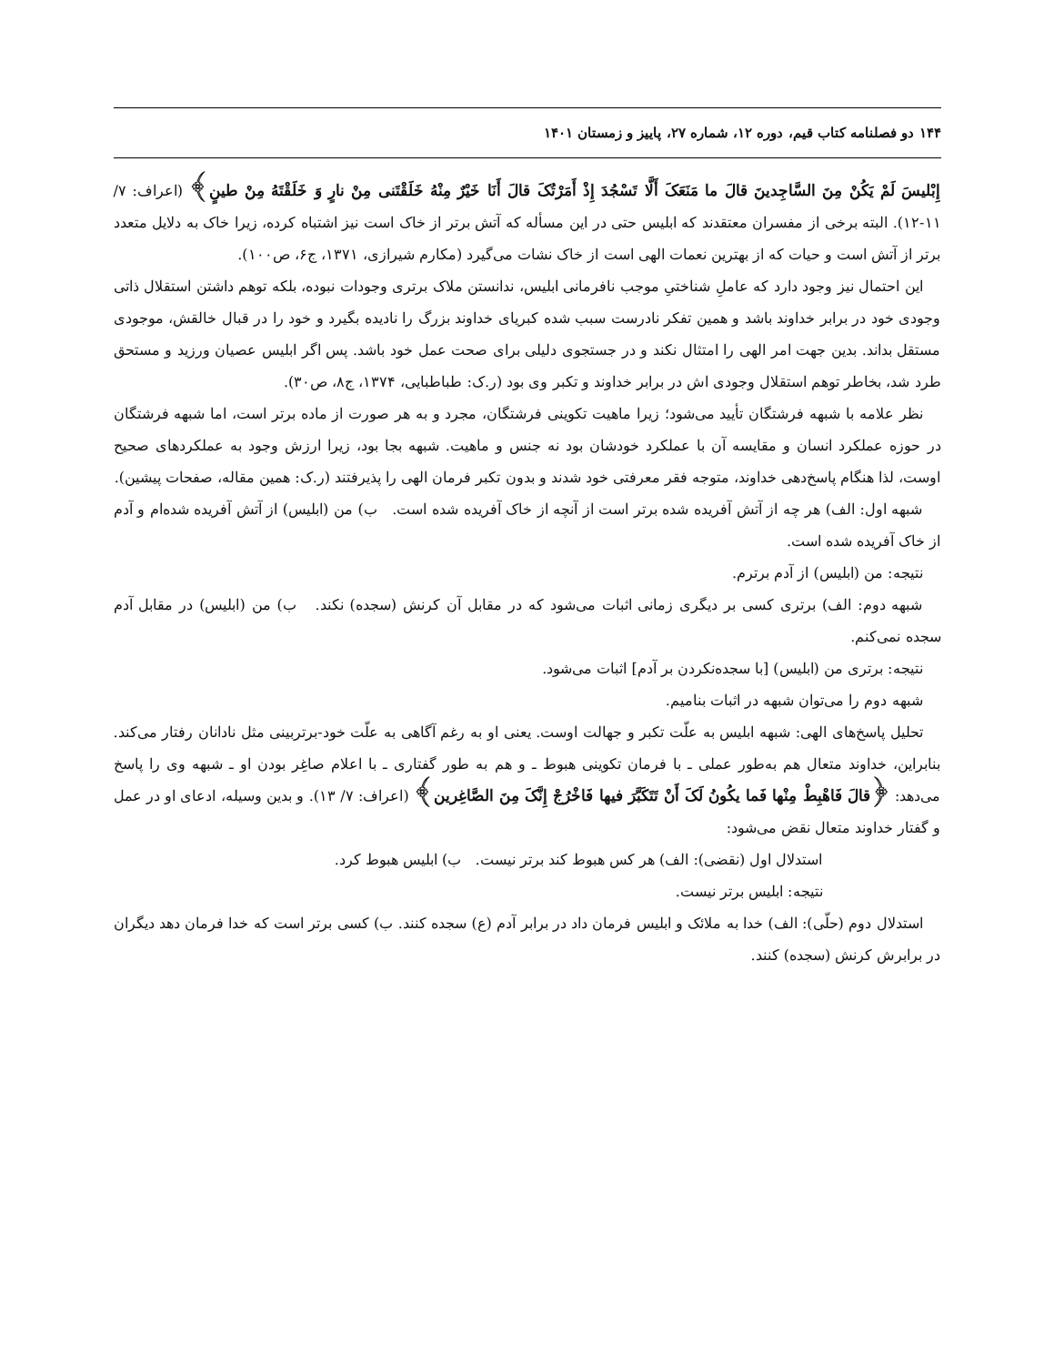۱۴۴ دو فصلنامه کتاب قیم، دوره ۱۲، شماره ۲۷، پاییز و زمستان ۱۴۰۱
إِبْلیسَ لَمْ یَکُنْ مِنَ السَّاجِدینَ قالَ ما مَنَعَکَ أَلَّا تَسْجُدَ إِذْ أَمَرْتُکَ قالَ أَنَا خَیْرٌ مِنْهُ خَلَقْتَنی مِنْ نارٍ وَ خَلَقْتَهُ مِنْ طینٍ﴾ (اعراف: ۷/ ۱۱-۱۲). البته برخی از مفسران معتقدند که ابلیس حتی در این مسأله که آتش برتر از خاک است نیز اشتباه کرده، زیرا خاک به دلایل متعدد برتر از آتش است و حیات که از بهترین نعمات الهی است از خاک نشات می‌گیرد (مکارم شیرازی، ۱۳۷۱، ج۶، ص۱۰۰).
این احتمال نیز وجود دارد که عاملِ شناختیِ موجب نافرمانی ابلیس، ندانستن ملاک برتری وجودات نبوده، بلکه توهم داشتن استقلال ذاتی وجودی خود در برابر خداوند باشد و همین تفکر نادرست سبب شده کبریای خداوند بزرگ را نادیده بگیرد و خود را در قبال خالقش، موجودی مستقل بداند. بدین جهت امر الهی را امتثال نکند و در جستجوی دلیلی برای صحت عمل خود باشد. پس اگر ابلیس عصیان ورزید و مستحق طرد شد، بخاطر توهم استقلال وجودی اش در برابر خداوند و تکبر وی بود (ر.ک: طباطبایی، ۱۳۷۴، ج۸، ص۳۰).
نظر علامه با شبهه فرشتگان تأیید می‌شود؛ زیرا ماهیت تکوینی فرشتگان، مجرد و به هر صورت از ماده برتر است، اما شبهه فرشتگان در حوزه عملکرد انسان و مقایسه آن با عملکرد خودشان بود نه جنس و ماهیت. شبهه بجا بود، زیرا ارزش وجود به عملکردهای صحیح اوست، لذا هنگام پاسخ‌دهی خداوند، متوجه فقر معرفتی خود شدند و بدون تکبر فرمان الهی را پذیرفتند (ر.ک: همین مقاله، صفحات پیشین).
شبهه اول: الف) هر چه از آتش آفریده شده برتر است از آنچه از خاک آفریده شده است. ب) من (ابلیس) از آتش آفریده شده‌ام و آدم از خاک آفریده شده است.
نتیجه: من (ابلیس) از آدم برترم.
شبهه دوم: الف) برتری کسی بر دیگری زمانی اثبات می‌شود که در مقابل آن کرنش (سجده) نکند. ب) من (ابلیس) در مقابل آدم سجده نمی‌کنم.
نتیجه: برتری من (ابلیس) [با سجده‌نکردن بر آدم] اثبات می‌شود.
شبهه دوم را می‌توان شبهه در اثبات بنامیم.
تحلیل پاسخ‌های الهی: شبهه ابلیس به علّت تکبر و جهالت اوست. یعنی او به رغم آگاهی به علّت خود-برتربینی مثل نادانان رفتار می‌کند. بنابراین، خداوند متعال هم به‌طور عملی ـ با فرمان تکوینی هبوط ـ و هم به طور گفتاری ـ با اعلام صاغِر بودن او ـ شبهه وی را پاسخ می‌دهد: ﴿قالَ فَاهْبِطْ مِنْها فَما یکُونُ لَکَ أَنْ تَتَکَبَّرَ فیها فَاخْرُجْ إِنَّکَ مِنَ الصَّاغِرین﴾ (اعراف: ۷/ ۱۳). و بدین وسیله، ادعای او در عمل و گفتار خداوند متعال نقض می‌شود:
استدلال اول (نقضی): الف) هر کس هبوط کند برتر نیست. ب) ابلیس هبوط کرد.
نتیجه: ابلیس برتر نیست.
استدلال دوم (حلّی): الف) خدا به ملائک و ابلیس فرمان داد در برابر آدم (ع) سجده کنند. ب) کسی برتر است که خدا فرمان دهد دیگران در برابرش کرنش (سجده) کنند.